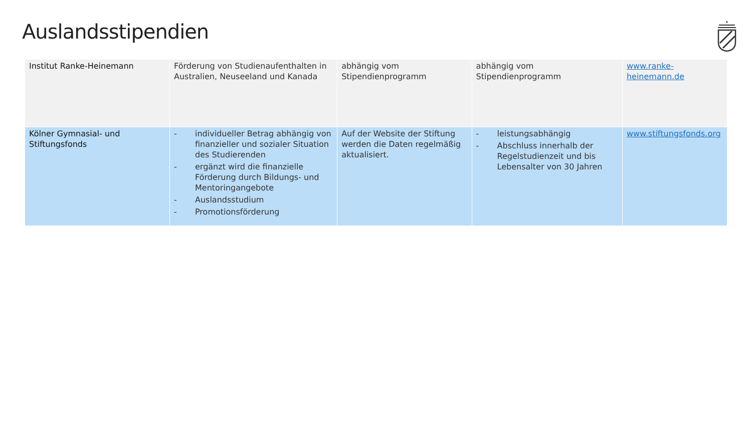Auslandsstipendien
| Institut Ranke-Heinemann | Förderung von Studienaufenthalten in Australien, Neuseeland und Kanada | abhängig vom Stipendienprogramm | abhängig vom Stipendienprogramm | www.ranke-heinemann.de |
| Kölner Gymnasial- und Stiftungsfonds | - individueller Betrag abhängig von finanzieller und sozialer Situation des Studierenden - ergänzt wird die finanzielle Förderung durch Bildungs- und Mentoringangebote - Auslandsstudium - Promotionsförderung | Auf der Website der Stiftung werden die Daten regelmäßig aktualisiert. | - leistungsabhängig - Abschluss innerhalb der Regelstudienzeit und bis Lebensalter von 30 Jahren | www.stiftungsfonds.org |